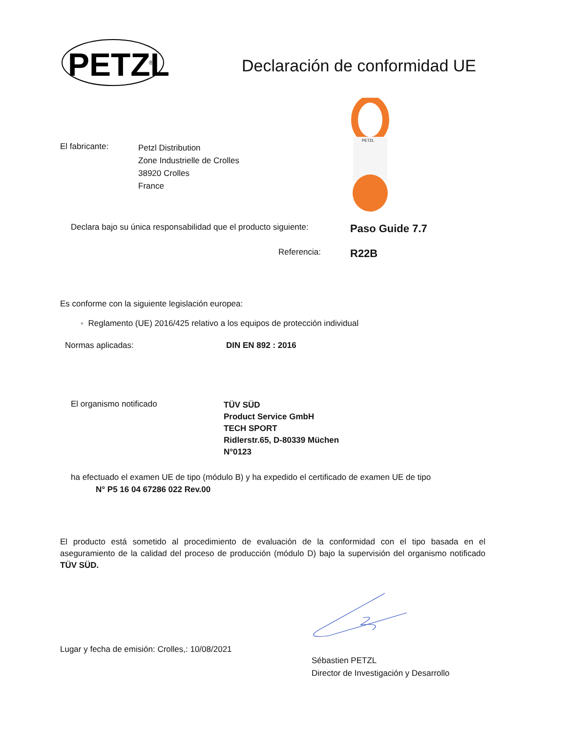PETZL
®
Declaración de conformidad UE
El fabricante:
Petzl Distribution
Zone Industrielle de Crolles
38920 Crolles
France
PETZL
Declara bajo su única responsabilidad que el producto siguiente:
Paso Guide 7.7
Referencia:
R22B
Es conforme con la siguiente legislación europea:
◦ Reglamento (UE) 2016/425 relativo a los equipos de protección individual
Normas aplicadas: DIN EN 892 : 2016
El organismo notificado
TÜV SÜD
Product Service GmbH
TECH SPORT
Ridlerstr.65, D-80339 Müchen
N°0123
ha efectuado el examen UE de tipo (módulo B) y ha expedido el certificado de examen UE de tipo
N° P5 16 04 67286 022 Rev.00
El producto está sometido al procedimiento de evaluación de la conformidad con el tipo basada en el aseguramiento de la calidad del proceso de producción (módulo D) bajo la supervisión del organismo notificado TÜV SÜD.
Lugar y fecha de emisión: Crolles,: 10/08/2021
Sébastien PETZL
Director de Investigación y Desarrollo